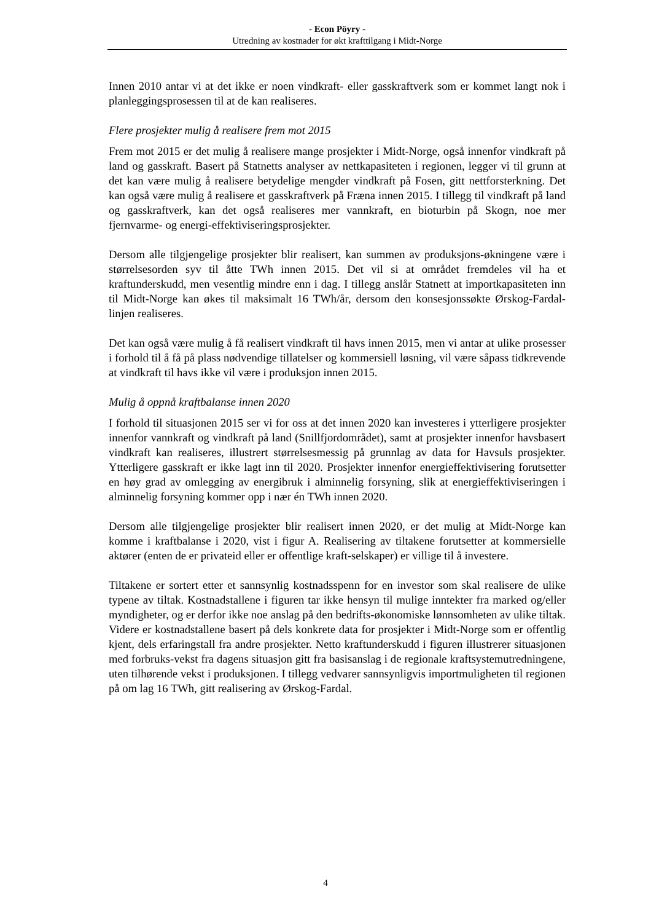- Econ Pöyry -
Utredning av kostnader for økt krafttilgang i Midt-Norge
Innen 2010 antar vi at det ikke er noen vindkraft- eller gasskraftverk som er kommet langt nok i planleggingsprosessen til at de kan realiseres.
Flere prosjekter mulig å realisere frem mot 2015
Frem mot 2015 er det mulig å realisere mange prosjekter i Midt-Norge, også innenfor vindkraft på land og gasskraft. Basert på Statnetts analyser av nettkapasiteten i regionen, legger vi til grunn at det kan være mulig å realisere betydelige mengder vindkraft på Fosen, gitt nettforsterkning. Det kan også være mulig å realisere et gasskraftverk på Fræna innen 2015. I tillegg til vindkraft på land og gasskraftverk, kan det også realiseres mer vannkraft, en bioturbin på Skogn, noe mer fjernvarme- og energi-effektiviseringsprosjekter.
Dersom alle tilgjengelige prosjekter blir realisert, kan summen av produksjons-økningene være i størrelsesorden syv til åtte TWh innen 2015. Det vil si at området fremdeles vil ha et kraftunderskudd, men vesentlig mindre enn i dag. I tillegg anslår Statnett at importkapasiteten inn til Midt-Norge kan økes til maksimalt 16 TWh/år, dersom den konsesjonssøkte Ørskog-Fardal-linjen realiseres.
Det kan også være mulig å få realisert vindkraft til havs innen 2015, men vi antar at ulike prosesser i forhold til å få på plass nødvendige tillatelser og kommersiell løsning, vil være såpass tidkrevende at vindkraft til havs ikke vil være i produksjon innen 2015.
Mulig å oppnå kraftbalanse innen 2020
I forhold til situasjonen 2015 ser vi for oss at det innen 2020 kan investeres i ytterligere prosjekter innenfor vannkraft og vindkraft på land (Snillfjordområdet), samt at prosjekter innenfor havsbasert vindkraft kan realiseres, illustrert størrelsesmessig på grunnlag av data for Havsuls prosjekter. Ytterligere gasskraft er ikke lagt inn til 2020. Prosjekter innenfor energieffektivisering forutsetter en høy grad av omlegging av energibruk i alminnelig forsyning, slik at energieffektiviseringen i alminnelig forsyning kommer opp i nær én TWh innen 2020.
Dersom alle tilgjengelige prosjekter blir realisert innen 2020, er det mulig at Midt-Norge kan komme i kraftbalanse i 2020, vist i figur A. Realisering av tiltakene forutsetter at kommersielle aktører (enten de er privateid eller er offentlige kraft-selskaper) er villige til å investere.
Tiltakene er sortert etter et sannsynlig kostnadsspenn for en investor som skal realisere de ulike typene av tiltak. Kostnadstallene i figuren tar ikke hensyn til mulige inntekter fra marked og/eller myndigheter, og er derfor ikke noe anslag på den bedrifts-økonomiske lønnsomheten av ulike tiltak. Videre er kostnadstallene basert på dels konkrete data for prosjekter i Midt-Norge som er offentlig kjent, dels erfaringstall fra andre prosjekter. Netto kraftunderskudd i figuren illustrerer situasjonen med forbruks-vekst fra dagens situasjon gitt fra basisanslag i de regionale kraftsystemutredningene, uten tilhørende vekst i produksjonen. I tillegg vedvarer sannsynligvis importmuligheten til regionen på om lag 16 TWh, gitt realisering av Ørskog-Fardal.
4